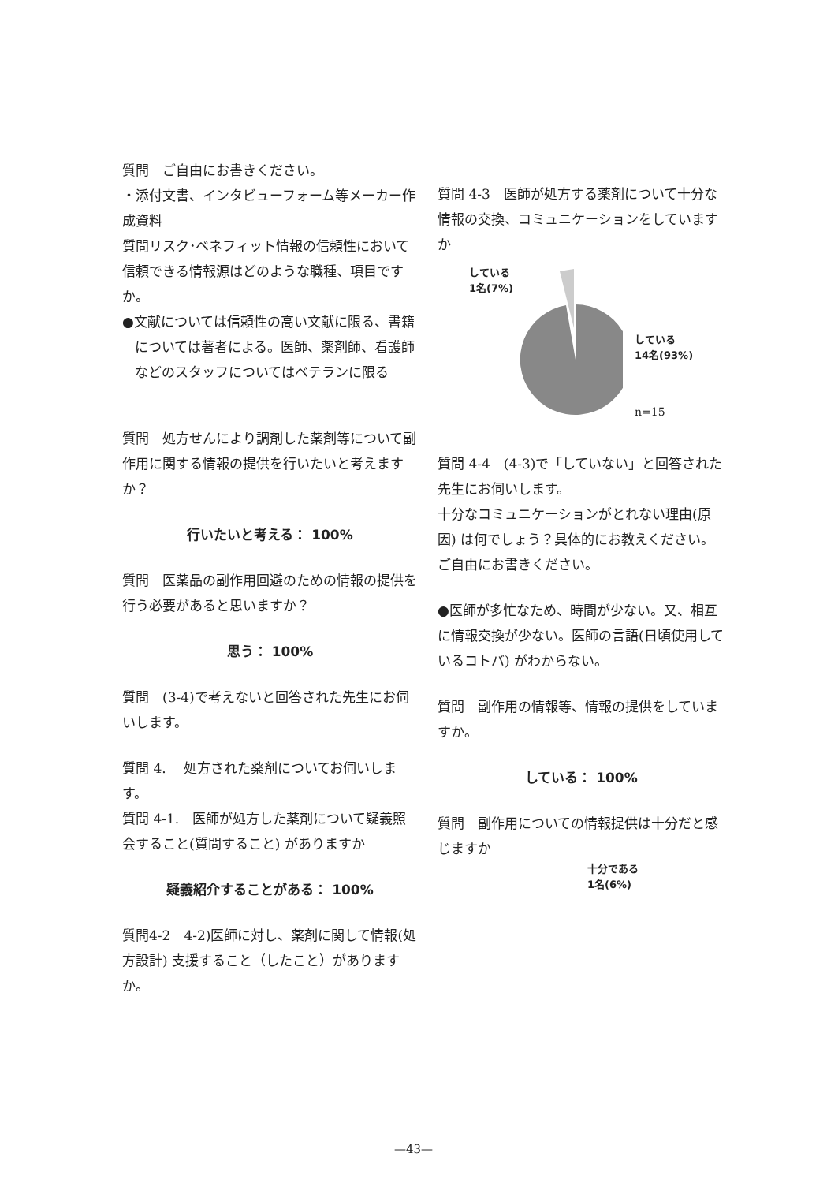質問　ご自由にお書きください。
・添付文書、インタビューフォーム等メーカー作成資料
質問リスク･ベネフィット情報の信頼性において信頼できる情報源はどのような職種、項目ですか。
●文献については信頼性の高い文献に限る、書籍については著者による。医師、薬剤師、看護師などのスタッフについてはベテランに限る
質問　処方せんにより調剤した薬剤等について副作用に関する情報の提供を行いたいと考えますか？
行いたいと考える： 100%
質問　医薬品の副作用回避のための情報の提供を行う必要があると思いますか？
思う： 100%
質問　(3-4)で考えないと回答された先生にお伺いします。
質問 4.　 処方された薬剤についてお伺いします。
質問 4-1.　医師が処方した薬剤について疑義照会すること(質問すること) がありますか
疑義紹介することがある： 100%
質問4-2　4-2)医師に対し、薬剤に関して情報(処方設計) 支援すること（したこと）がありますか。
質問 4-3　医師が処方する薬剤について十分な情報の交換、コミュニケーションをしていますか
している
1名(7%)
している
14名(93%)
n=15
質問 4-4　(4-3)で「していない」と回答された先生にお伺いします。
十分なコミュニケーションがとれない理由(原因) は何でしょう？具体的にお教えください。ご自由にお書きください。
●医師が多忙なため、時間が少ない。又、相互に情報交換が少ない。医師の言語(日頃使用しているコトバ) がわからない。
質問　副作用の情報等、情報の提供をしていますか。
している： 100%
質問　副作用についての情報提供は十分だと感じますか
十分である
1名(6%)
—43—